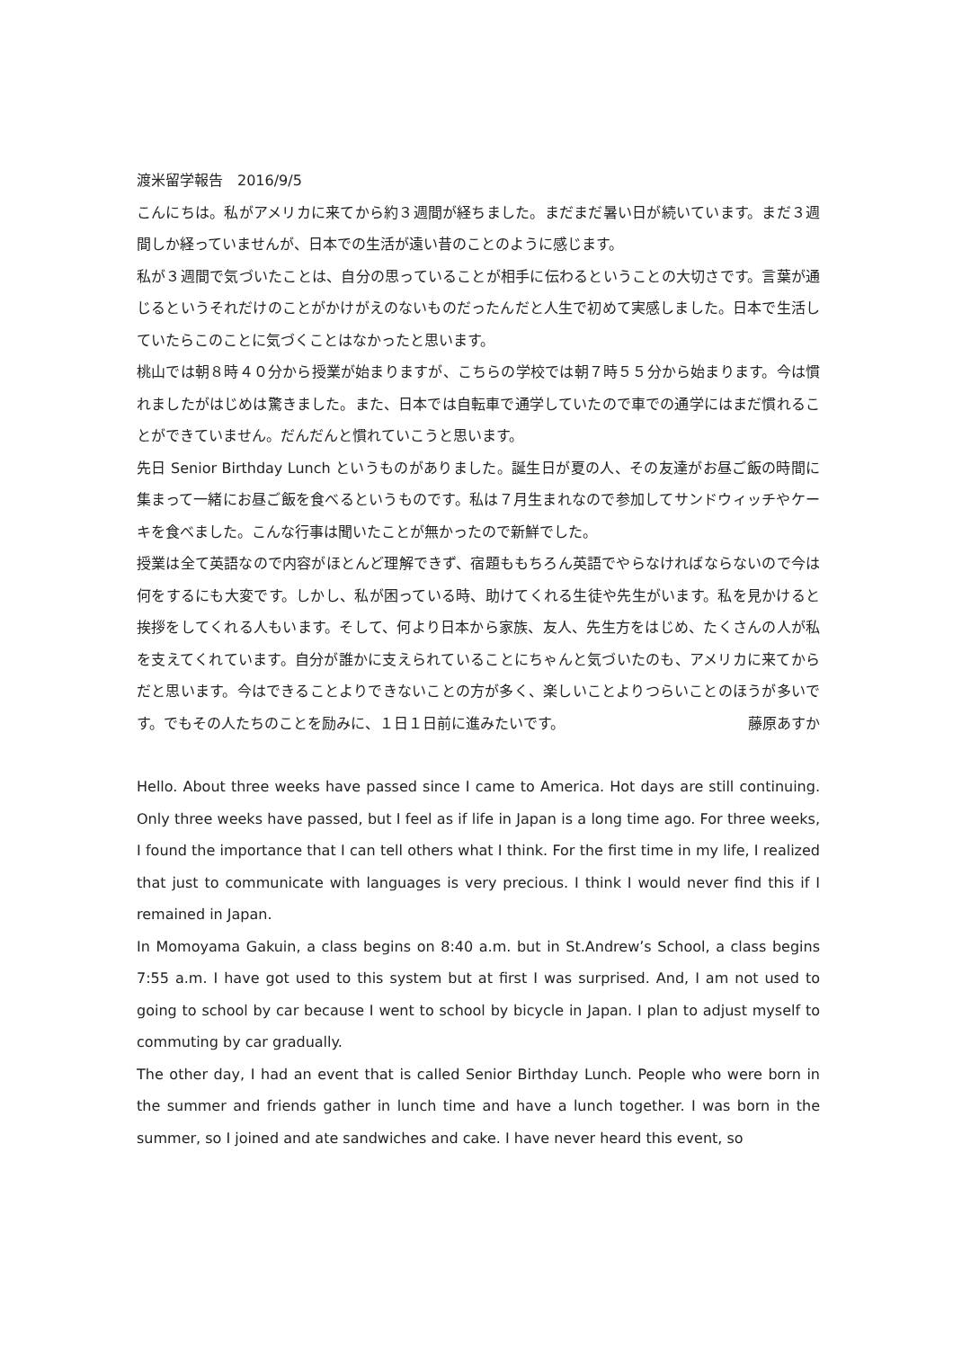渡米留学報告　2016/9/5
こんにちは。私がアメリカに来てから約３週間が経ちました。まだまだ暑い日が続いています。まだ３週間しか経っていませんが、日本での生活が遠い昔のことのように感じます。
私が３週間で気づいたことは、自分の思っていることが相手に伝わるということの大切さです。言葉が通じるというそれだけのことがかけがえのないものだったんだと人生で初めて実感しました。日本で生活していたらこのことに気づくことはなかったと思います。
桃山では朝８時４０分から授業が始まりますが、こちらの学校では朝７時５５分から始まります。今は慣れましたがはじめは驚きました。また、日本では自転車で通学していたので車での通学にはまだ慣れることができていません。だんだんと慣れていこうと思います。
先日 Senior Birthday Lunch というものがありました。誕生日が夏の人、その友達がお昼ご飯の時間に集まって一緒にお昼ご飯を食べるというものです。私は７月生まれなので参加してサンドウィッチやケーキを食べました。こんな行事は聞いたことが無かったので新鮮でした。
授業は全て英語なので内容がほとんど理解できず、宿題ももちろん英語でやらなければならないので今は何をするにも大変です。しかし、私が困っている時、助けてくれる生徒や先生がいます。私を見かけると挨拶をしてくれる人もいます。そして、何より日本から家族、友人、先生方をはじめ、たくさんの人が私を支えてくれています。自分が誰かに支えられていることにちゃんと気づいたのも、アメリカに来てからだと思います。今はできることよりできないことの方が多く、楽しいことよりつらいことのほうが多いです。でもその人たちのことを励みに、１日１日前に進みたいです。 藤原あすか
Hello. About three weeks have passed since I came to America. Hot days are still continuing. Only three weeks have passed, but I feel as if life in Japan is a long time ago. For three weeks, I found the importance that I can tell others what I think. For the first time in my life, I realized that just to communicate with languages is very precious. I think I would never find this if I remained in Japan.
In Momoyama Gakuin, a class begins on 8:40 a.m. but in St.Andrew’s School, a class begins 7:55 a.m. I have got used to this system but at first I was surprised. And, I am not used to going to school by car because I went to school by bicycle in Japan. I plan to adjust myself to commuting by car gradually.
The other day, I had an event that is called Senior Birthday Lunch. People who were born in the summer and friends gather in lunch time and have a lunch together. I was born in the summer, so I joined and ate sandwiches and cake. I have never heard this event, so